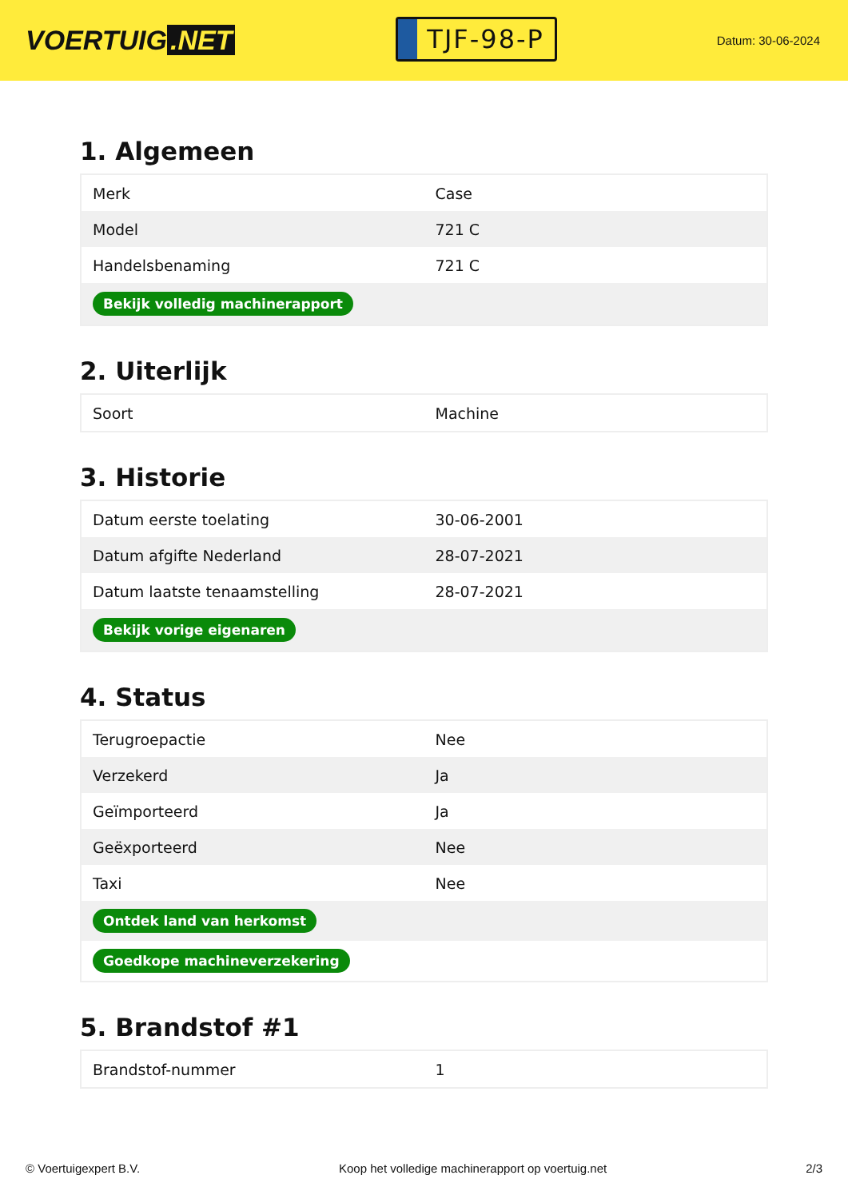VOERTUIG.NET
TJF-98-P
Datum: 30-06-2024
1. Algemeen
| Merk | Case |
| Model | 721 C |
| Handelsbenaming | 721 C |
| Bekijk volledig machinerapport | |
2. Uiterlijk
| Soort | Machine |
3. Historie
| Datum eerste toelating | 30-06-2001 |
| Datum afgifte Nederland | 28-07-2021 |
| Datum laatste tenaamstelling | 28-07-2021 |
| Bekijk vorige eigenaren | |
4. Status
| Terugroepactie | Nee |
| Verzekerd | Ja |
| Geïmporteerd | Ja |
| Geëxporteerd | Nee |
| Taxi | Nee |
| Ontdek land van herkomst | |
| Goedkope machineverzekering | |
5. Brandstof #1
| Brandstof-nummer | 1 |
© Voertuigexpert B.V. Koop het volledige machinerapport op voertuig.net 2/3